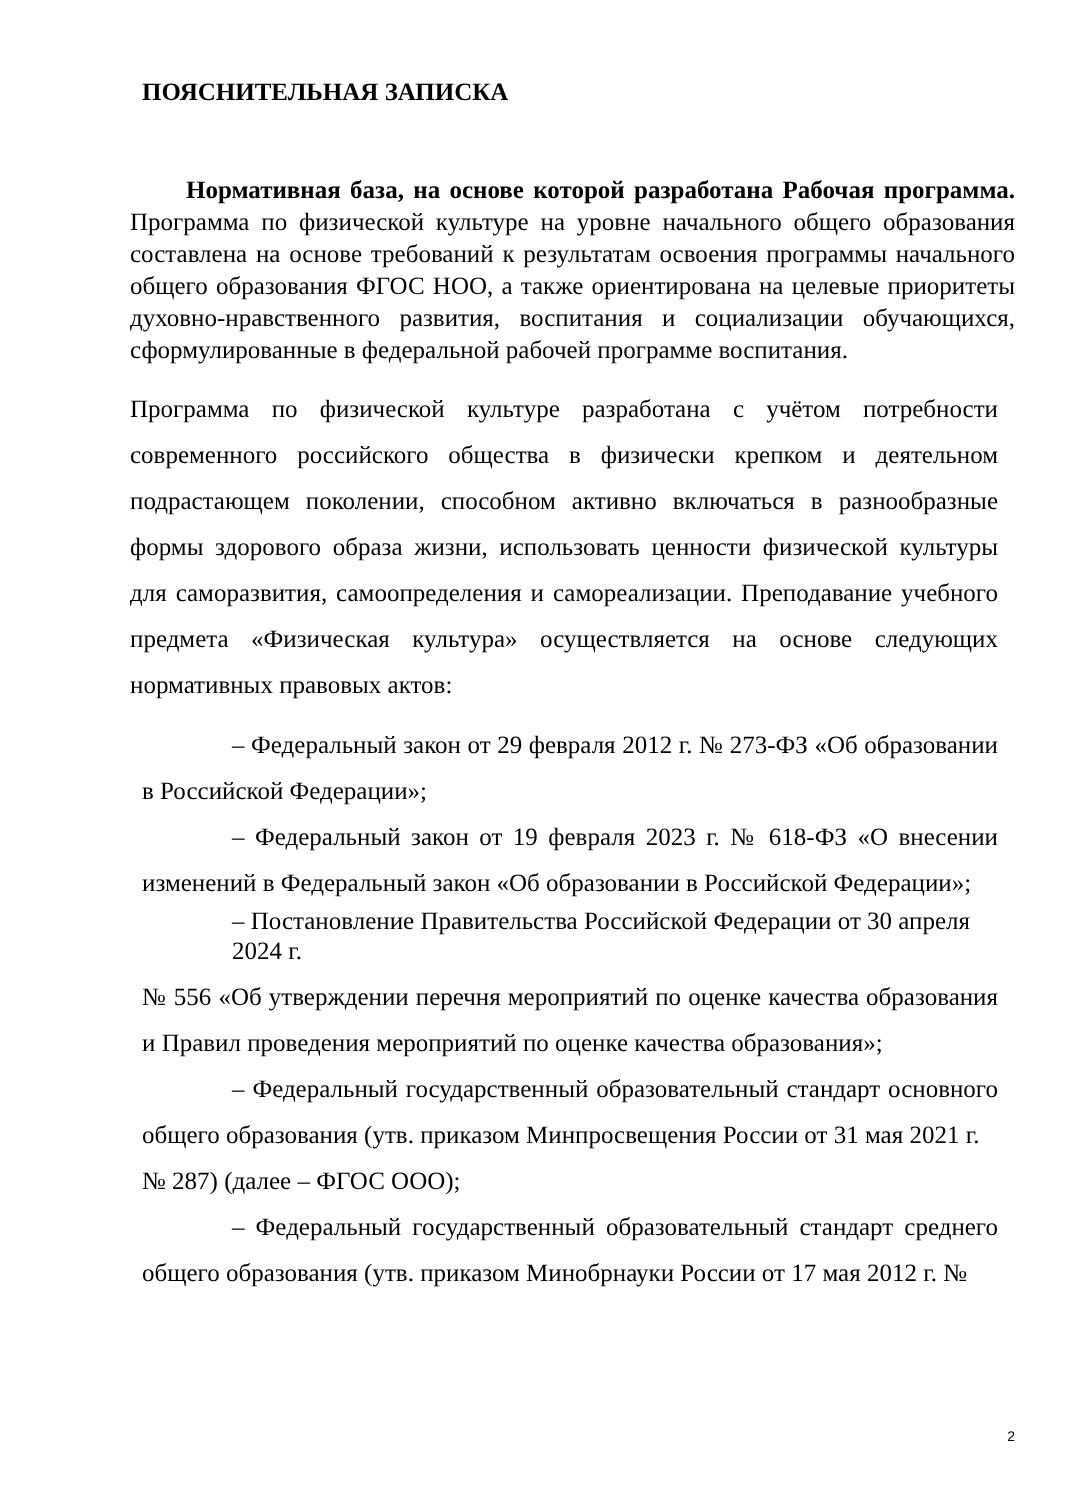ПОЯСНИТЕЛЬНАЯ ЗАПИСКА
Нормативная база, на основе которой разработана Рабочая программа. Программа по физической культуре на уровне начального общего образования составлена на основе требований к результатам освоения программы начального общего образования ФГОС НОО, а также ориентирована на целевые приоритеты духовно-нравственного развития, воспитания и социализации обучающихся, сформулированные в федеральной рабочей программе воспитания.
Программа по физической культуре разработана с учётом потребности современного российского общества в физически крепком и деятельном подрастающем поколении, способном активно включаться в разнообразные формы здорового образа жизни, использовать ценности физической культуры для саморазвития, самоопределения и самореализации. Преподавание учебного предмета «Физическая культура» осуществляется на основе следующих нормативных правовых актов:
– Федеральный закон от 29 февраля 2012 г. № 273-ФЗ «Об образовании в Российской Федерации»;
– Федеральный закон от 19 февраля 2023 г. № 618-ФЗ «О внесении изменений в Федеральный закон «Об образовании в Российской Федерации»;
– Постановление Правительства Российской Федерации от 30 апреля 2024 г.
№ 556 «Об утверждении перечня мероприятий по оценке качества образования и Правил проведения мероприятий по оценке качества образования»;
– Федеральный государственный образовательный стандарт основного общего образования (утв. приказом Минпросвещения России от 31 мая 2021 г.
№ 287) (далее – ФГОС ООО);
– Федеральный государственный образовательный стандарт среднего общего образования (утв. приказом Минобрнауки России от 17 мая 2012 г. №
2